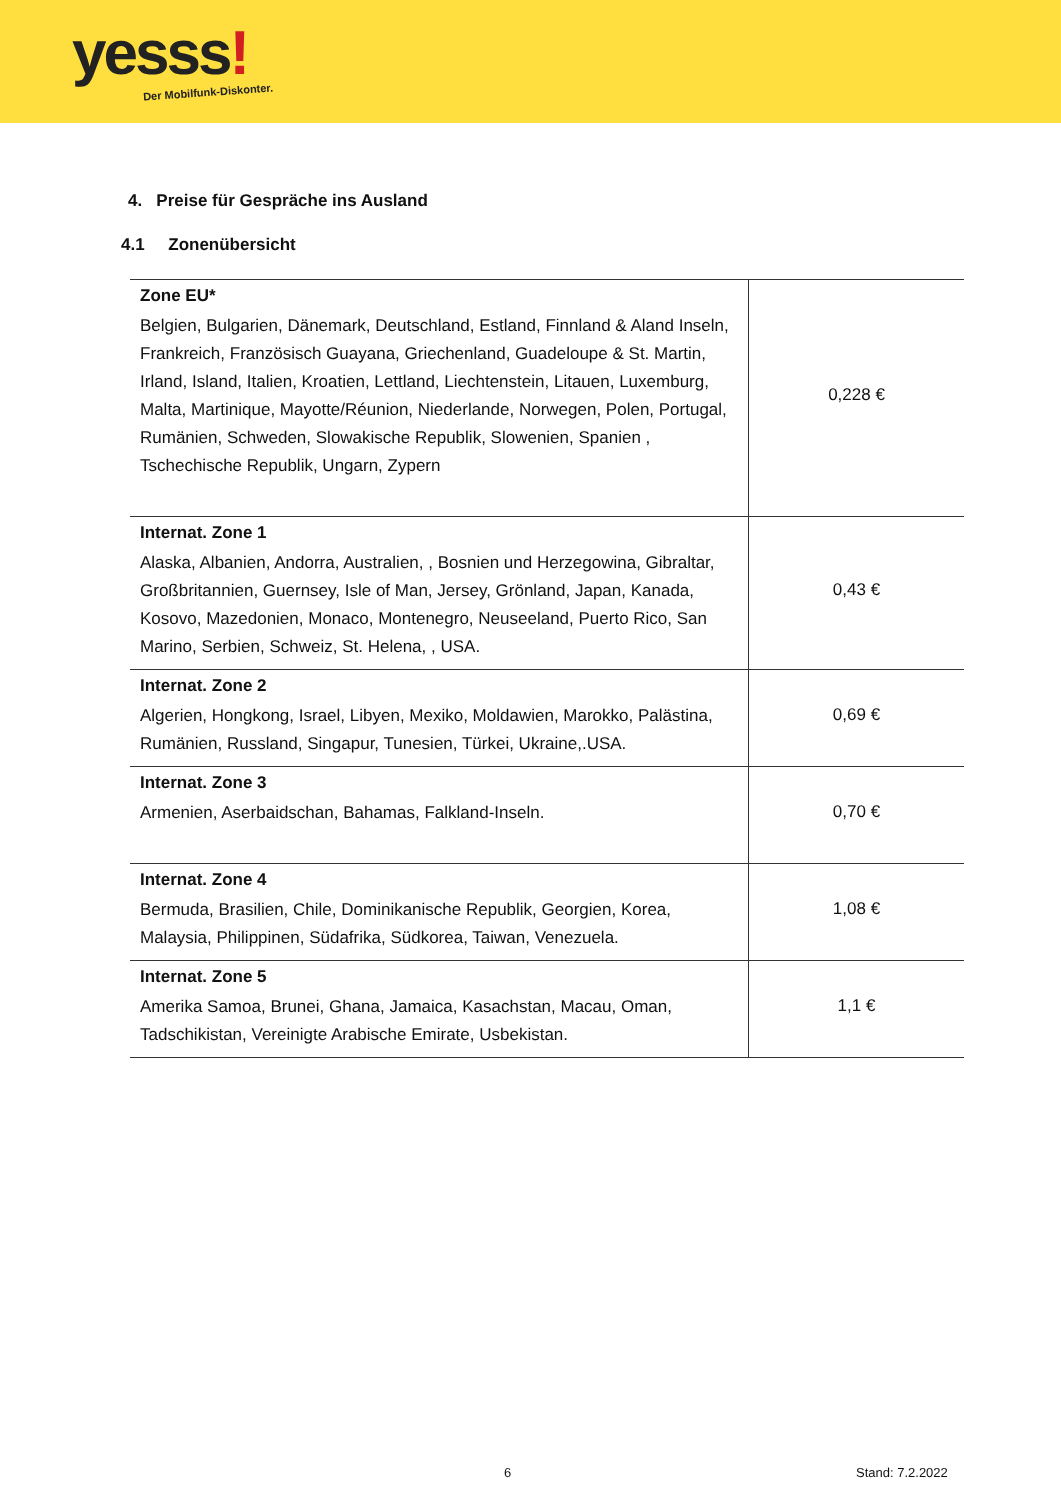yesss! Der Mobilfunk-Diskonter.
4. Preise für Gespräche ins Ausland
4.1 Zonenübersicht
| Zone EU* Belgien, Bulgarien, Dänemark, Deutschland, Estland, Finnland & Aland Inseln, Frankreich, Französisch Guayana, Griechenland, Guadeloupe & St. Martin, Irland, Island, Italien, Kroatien, Lettland, Liechtenstein, Litauen, Luxemburg, Malta, Martinique, Mayotte/Réunion, Niederlande, Norwegen, Polen, Portugal, Rumänien, Schweden, Slowakische Republik, Slowenien, Spanien , Tschechische Republik, Ungarn, Zypern | 0,228 € |
| Internat. Zone 1 Alaska, Albanien, Andorra, Australien, , Bosnien und Herzegowina, Gibraltar, Großbritannien, Guernsey, Isle of Man, Jersey, Grönland, Japan, Kanada, Kosovo, Mazedonien, Monaco, Montenegro, Neuseeland, Puerto Rico, San Marino, Serbien, Schweiz, St. Helena, , USA. | 0,43 € |
| Internat. Zone 2 Algerien, Hongkong, Israel, Libyen, Mexiko, Moldawien, Marokko, Palästina, Rumänien, Russland, Singapur, Tunesien, Türkei, Ukraine,.USA. | 0,69 € |
| Internat. Zone 3 Armenien, Aserbaidschan, Bahamas, Falkland-Inseln. | 0,70 € |
| Internat. Zone 4 Bermuda, Brasilien, Chile, Dominikanische Republik, Georgien, Korea, Malaysia, Philippinen, Südafrika, Südkorea, Taiwan, Venezuela. | 1,08 € |
| Internat. Zone 5 Amerika Samoa, Brunei, Ghana, Jamaica, Kasachstan, Macau, Oman, Tadschikistan, Vereinigte Arabische Emirate, Usbekistan. | 1,1 € |
6 Stand: 7.2.2022